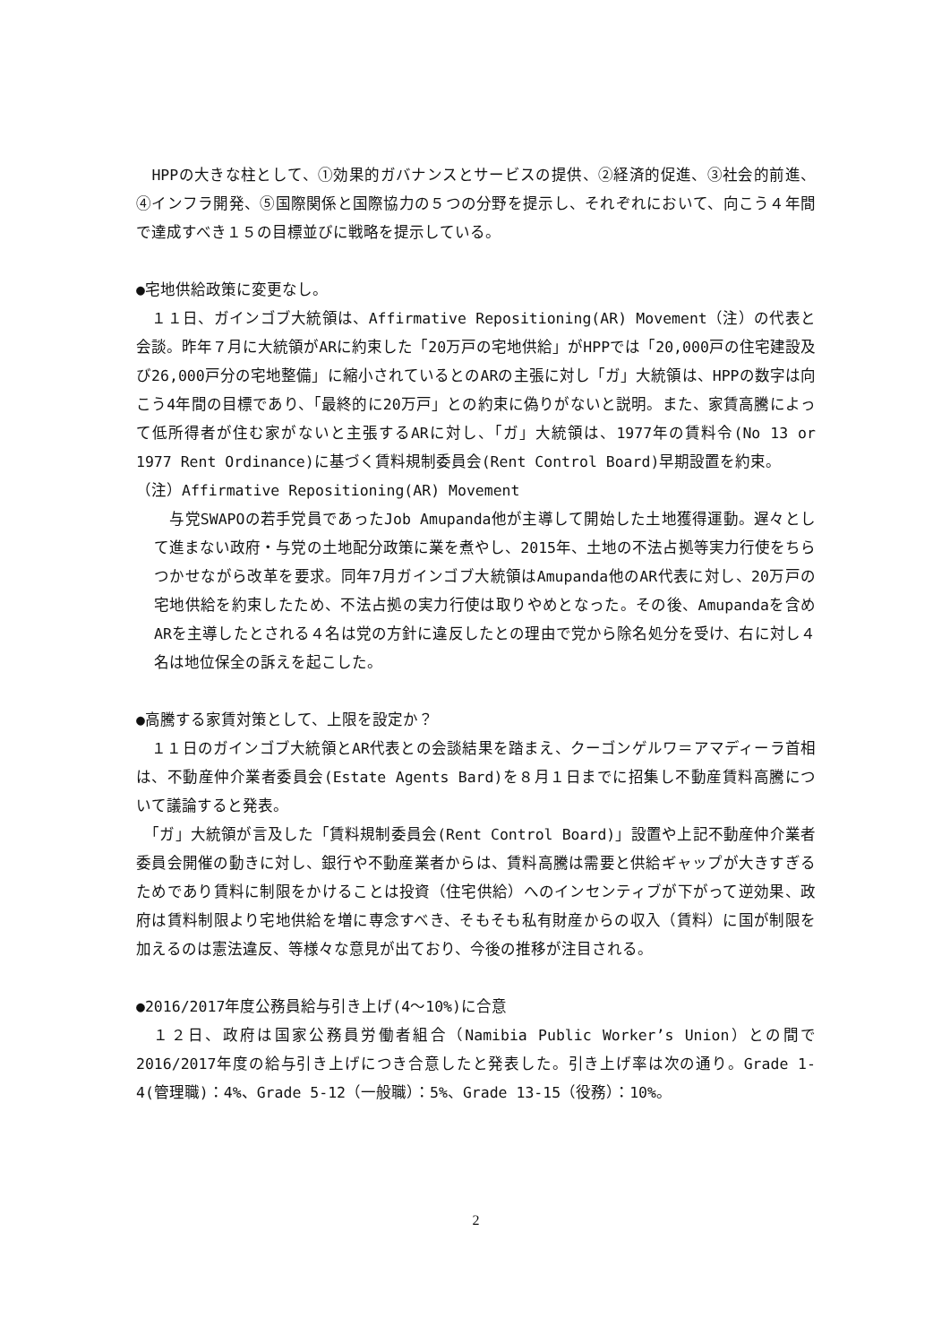HPPの大きな柱として、①効果的ガバナンスとサービスの提供、②経済的促進、③社会的前進、④インフラ開発、⑤国際関係と国際協力の５つの分野を提示し、それぞれにおいて、向こう４年間で達成すべき１５の目標並びに戦略を提示している。
●宅地供給政策に変更なし。
　１１日、ガインゴブ大統領は、Affirmative Repositioning(AR) Movement（注）の代表と会談。昨年７月に大統領がARに約束した「20万戸の宅地供給」がHPPでは「20,000戸の住宅建設及び26,000戸分の宅地整備」に縮小されているとのARの主張に対し「ガ」大統領は、HPPの数字は向こう4年間の目標であり、「最終的に20万戸」との約束に偽りがないと説明。また、家賃高騰によって低所得者が住む家がないと主張するARに対し、「ガ」大統領は、1977年の賃料令(No 13 or 1977 Rent Ordinance)に基づく賃料規制委員会(Rent Control Board)早期設置を約束。
（注）Affirmative Repositioning(AR) Movement
　与党SWAPOの若手党員であったJob Amupanda他が主導して開始した土地獲得運動。遅々として進まない政府・与党の土地配分政策に業を煮やし、2015年、土地の不法占拠等実力行使をちらつかせながら改革を要求。同年7月ガインゴブ大統領はAmupanda他のAR代表に対し、20万戸の宅地供給を約束したため、不法占拠の実力行使は取りやめとなった。その後、Amupandaを含めARを主導したとされる４名は党の方針に違反したとの理由で党から除名処分を受け、右に対し４名は地位保全の訴えを起こした。
●高騰する家賃対策として、上限を設定か？
　１１日のガインゴブ大統領とAR代表との会談結果を踏まえ、クーゴンゲルワ＝アマディーラ首相は、不動産仲介業者委員会(Estate Agents Bard)を８月１日までに招集し不動産賃料高騰について議論すると発表。
　「ガ」大統領が言及した「賃料規制委員会(Rent Control Board)」設置や上記不動産仲介業者委員会開催の動きに対し、銀行や不動産業者からは、賃料高騰は需要と供給ギャップが大きすぎるためであり賃料に制限をかけることは投資（住宅供給）へのインセンティブが下がって逆効果、政府は賃料制限より宅地供給を増に専念すべき、そもそも私有財産からの収入（賃料）に国が制限を加えるのは憲法違反、等様々な意見が出ており、今後の推移が注目される。
●2016/2017年度公務員給与引き上げ(4～10%)に合意
　１２日、政府は国家公務員労働者組合（Namibia Public Worker’s Union）との間で2016/2017年度の給与引き上げにつき合意したと発表した。引き上げ率は次の通り。Grade 1-4(管理職)：4%、Grade 5-12（一般職）：5%、Grade 13-15（役務）：10%。
2